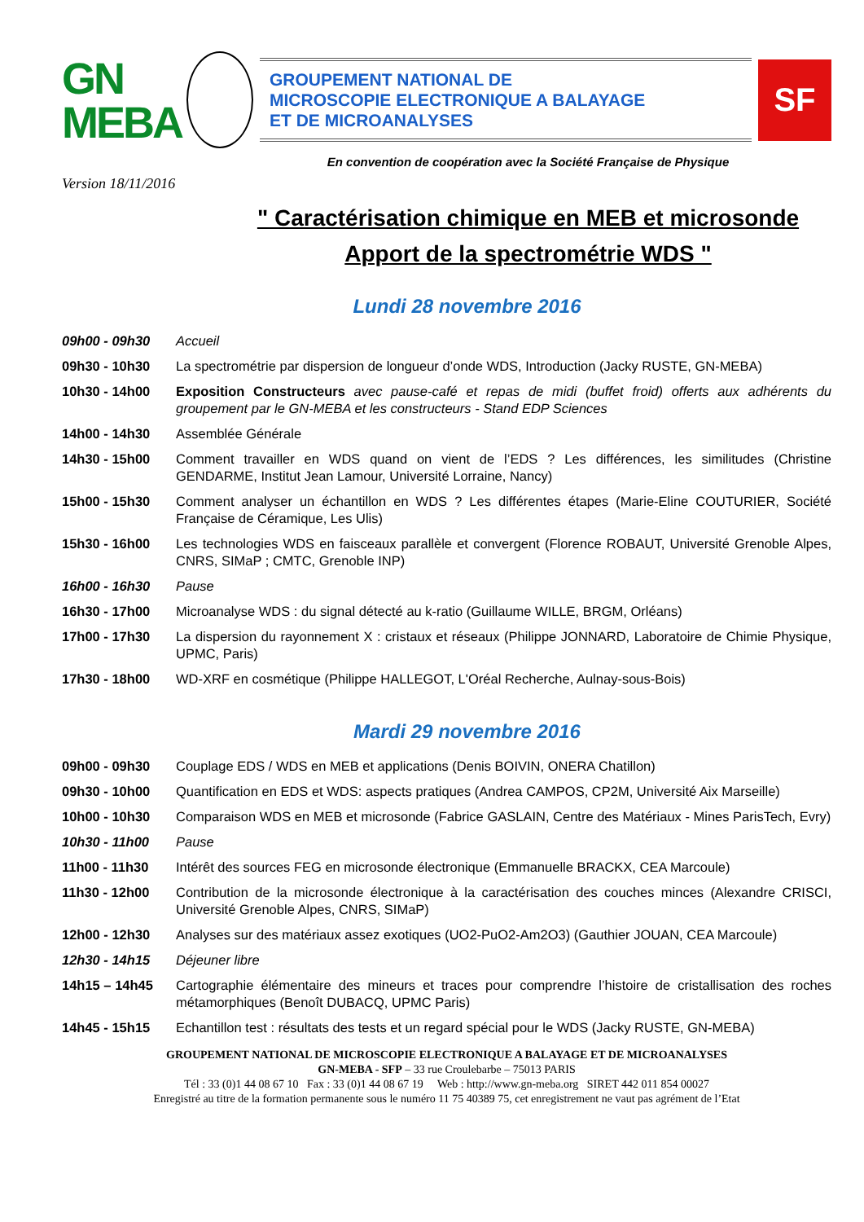GN
MEBA
GROUPEMENT NATIONAL DE
MICROSCOPIE ELECTRONIQUE A BALAYAGE
ET DE MICROANALYSES
SF
En convention de coopération avec la Société Française de Physique
Version 18/11/2016
" Caractérisation chimique en MEB et microsonde
Apport de la spectrométrie WDS "
Lundi 28 novembre 2016
| 09h00 - 09h30 | Accueil |
| 09h30 - 10h30 | La spectrométrie par dispersion de longueur d’onde WDS, Introduction (Jacky RUSTE, GN-MEBA) |
| 10h30 - 14h00 | Exposition Constructeurs avec pause-café et repas de midi (buffet froid) offerts aux adhérents du groupement par le GN-MEBA et les constructeurs - Stand EDP Sciences |
| 14h00 - 14h30 | Assemblée Générale |
| 14h30 - 15h00 | Comment travailler en WDS quand on vient de l’EDS ? Les différences, les similitudes (Christine GENDARME, Institut Jean Lamour, Université Lorraine, Nancy) |
| 15h00 - 15h30 | Comment analyser un échantillon en WDS ? Les différentes étapes (Marie-Eline COUTURIER, Société Française de Céramique, Les Ulis) |
| 15h30 - 16h00 | Les technologies WDS en faisceaux parallèle et convergent (Florence ROBAUT, Université Grenoble Alpes, CNRS, SIMaP ; CMTC, Grenoble INP) |
| 16h00 - 16h30 | Pause |
| 16h30 - 17h00 | Microanalyse WDS : du signal détecté au k-ratio (Guillaume WILLE, BRGM, Orléans) |
| 17h00 - 17h30 | La dispersion du rayonnement X : cristaux et réseaux (Philippe JONNARD, Laboratoire de Chimie Physique, UPMC, Paris) |
| 17h30 - 18h00 | WD-XRF en cosmétique (Philippe HALLEGOT, L'Oréal Recherche, Aulnay-sous-Bois) |
Mardi 29 novembre 2016
| 09h00 - 09h30 | Couplage EDS / WDS en MEB et applications (Denis BOIVIN, ONERA Chatillon) |
| 09h30 - 10h00 | Quantification en EDS et WDS: aspects pratiques (Andrea CAMPOS, CP2M, Université Aix Marseille) |
| 10h00 - 10h30 | Comparaison WDS en MEB et microsonde (Fabrice GASLAIN, Centre des Matériaux - Mines ParisTech, Evry) |
| 10h30 - 11h00 | Pause |
| 11h00 - 11h30 | Intérêt des sources FEG en microsonde électronique (Emmanuelle BRACKX, CEA Marcoule) |
| 11h30 - 12h00 | Contribution de la microsonde électronique à la caractérisation des couches minces (Alexandre CRISCI, Université Grenoble Alpes, CNRS, SIMaP) |
| 12h00 - 12h30 | Analyses sur des matériaux assez exotiques (UO2-PuO2-Am2O3) (Gauthier JOUAN, CEA Marcoule) |
| 12h30 - 14h15 | Déjeuner libre |
| 14h15 – 14h45 | Cartographie élémentaire des mineurs et traces pour comprendre l’histoire de cristallisation des roches métamorphiques (Benoît DUBACQ, UPMC Paris) |
| 14h45 - 15h15 | Echantillon test : résultats des tests et un regard spécial pour le WDS (Jacky RUSTE, GN-MEBA) |
GROUPEMENT NATIONAL DE MICROSCOPIE ELECTRONIQUE A BALAYAGE ET DE MICROANALYSES
GN-MEBA - SFP – 33 rue Croulebarbe – 75013 PARIS
Tél : 33 (0)1 44 08 67 10 Fax : 33 (0)1 44 08 67 19 Web : http://www.gn-meba.org SIRET 442 011 854 00027
Enregistré au titre de la formation permanente sous le numéro 11 75 40389 75, cet enregistrement ne vaut pas agrément de l’Etat